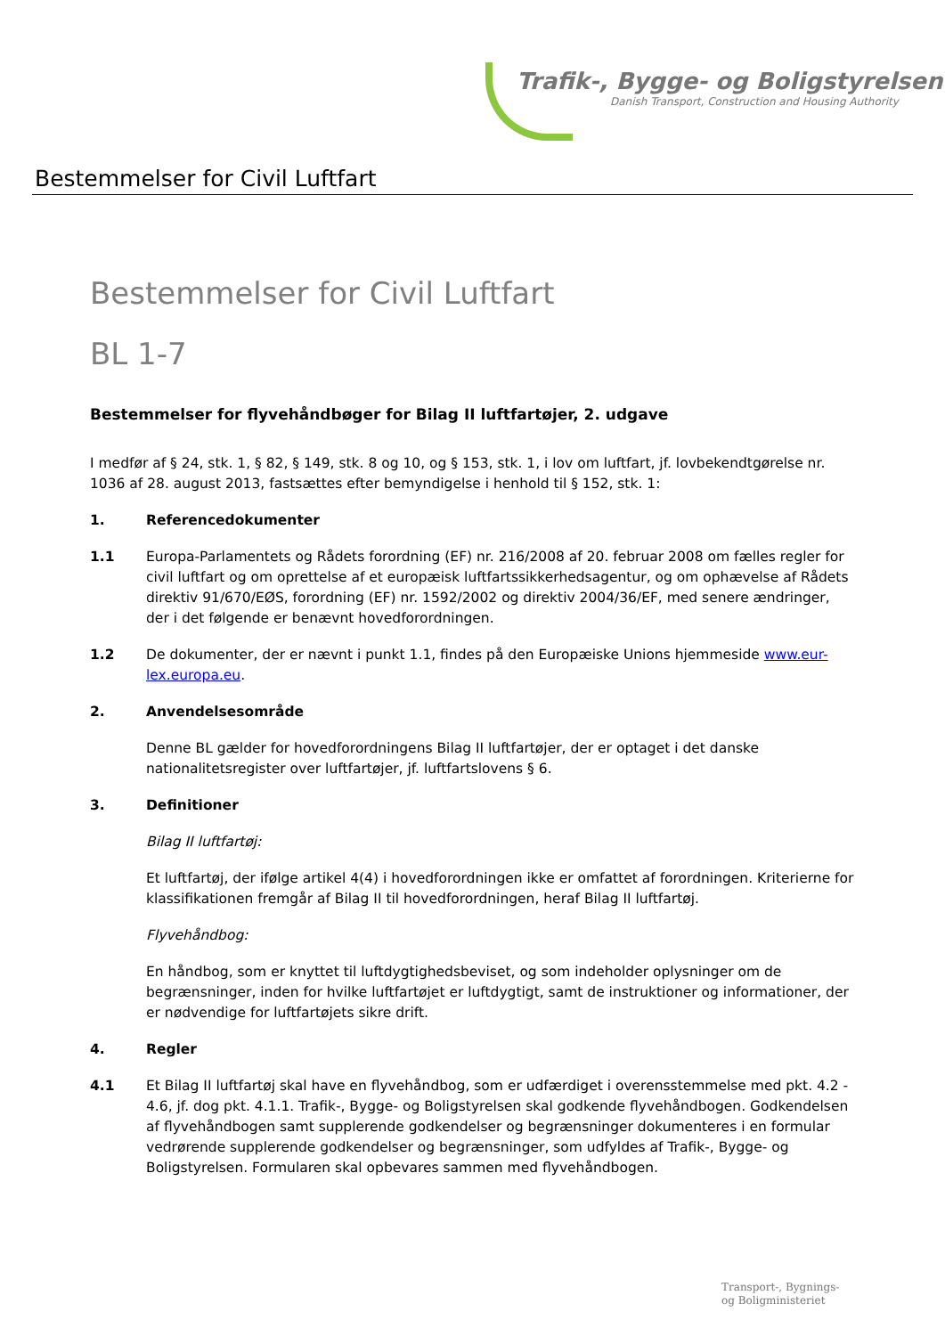Trafik-, Bygge- og Boligstyrelsen
Danish Transport, Construction and Housing Authority
Bestemmelser for Civil Luftfart
Bestemmelser for Civil Luftfart
BL 1-7
Bestemmelser for flyvehåndbøger for Bilag II luftfartøjer, 2. udgave
I medfør af § 24, stk. 1, § 82, § 149, stk. 8 og 10, og § 153, stk. 1, i lov om luftfart, jf. lovbekendtgørelse nr. 1036 af 28. august 2013, fastsættes efter bemyndigelse i henhold til § 152, stk. 1:
1. Referencedokumenter
1.1 Europa-Parlamentets og Rådets forordning (EF) nr. 216/2008 af 20. februar 2008 om fælles regler for civil luftfart og om oprettelse af et europæisk luftfartssikkerhedsagentur, og om ophævelse af Rådets direktiv 91/670/EØS, forordning (EF) nr. 1592/2002 og direktiv 2004/36/EF, med senere ændringer, der i det følgende er benævnt hovedforordningen.
1.2 De dokumenter, der er nævnt i punkt 1.1, findes på den Europæiske Unions hjemmeside www.eur-lex.europa.eu.
2. Anvendelsesområde
Denne BL gælder for hovedforordningens Bilag II luftfartøjer, der er optaget i det danske nationalitetsregister over luftfartøjer, jf. luftfartslovens § 6.
3. Definitioner
Bilag II luftfartøj:
Et luftfartøj, der ifølge artikel 4(4) i hovedforordningen ikke er omfattet af forordningen. Kriterierne for klassifikationen fremgår af Bilag II til hovedforordningen, heraf Bilag II luftfartøj.
Flyvehåndbog:
En håndbog, som er knyttet til luftdygtighedsbeviset, og som indeholder oplysninger om de begrænsninger, inden for hvilke luftfartøjet er luftdygtigt, samt de instruktioner og informationer, der er nødvendige for luftfartøjets sikre drift.
4. Regler
4.1 Et Bilag II luftfartøj skal have en flyvehåndbog, som er udfærdiget i overensstemmelse med pkt. 4.2 - 4.6, jf. dog pkt. 4.1.1. Trafik-, Bygge- og Boligstyrelsen skal godkende flyvehåndbogen. Godkendelsen af flyvehåndbogen samt supplerende godkendelser og begrænsninger dokumenteres i en formular vedrørende supplerende godkendelser og begrænsninger, som udfyldes af Trafik-, Bygge- og Boligstyrelsen. Formularen skal opbevares sammen med flyvehåndbogen.
Transport-, Bygnings-
og Boligministeriet